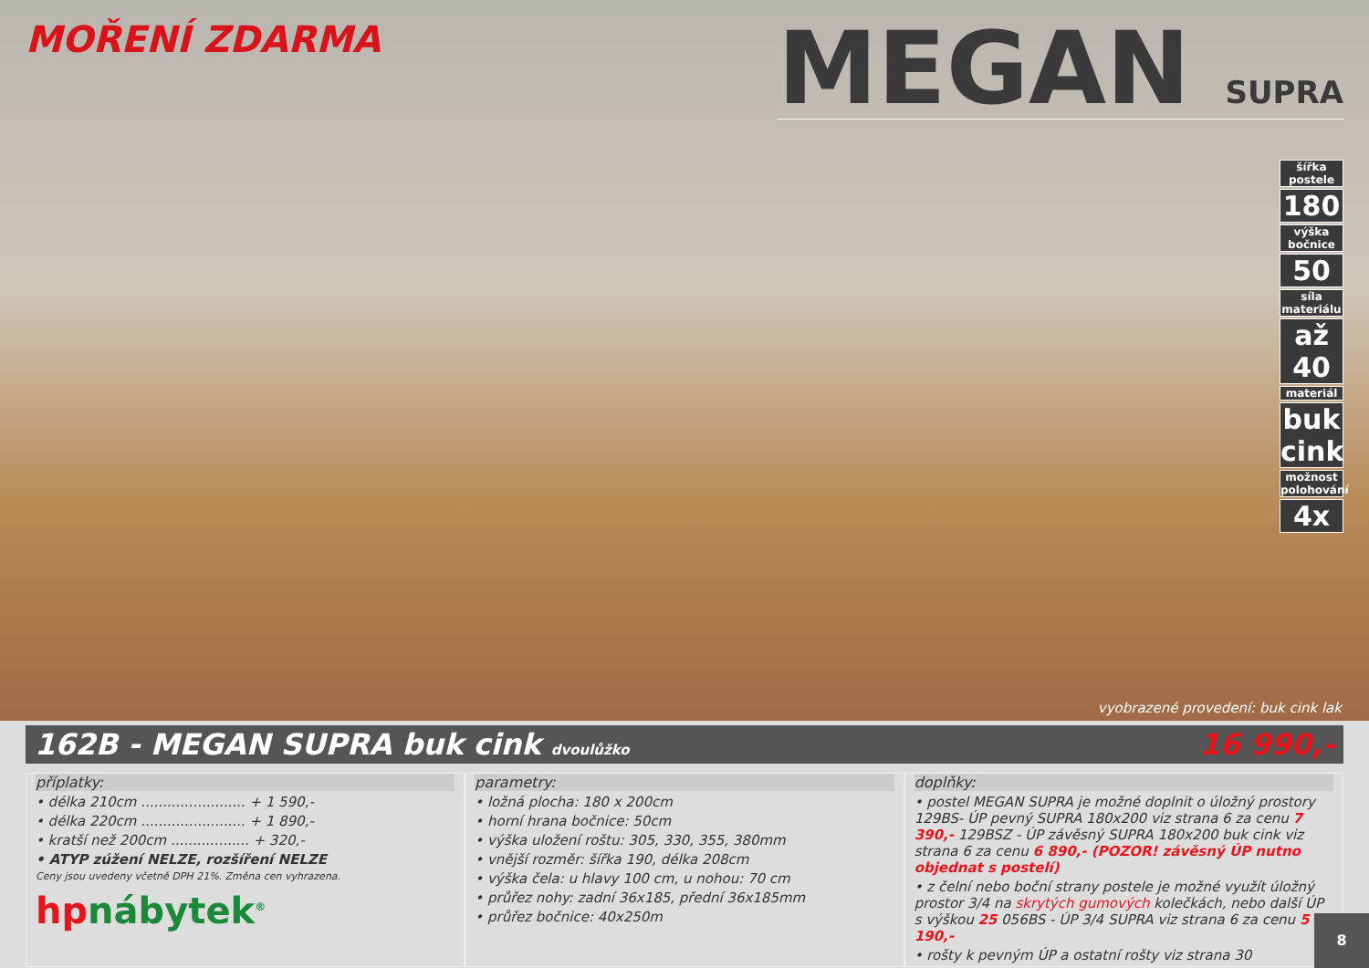MOŘENÍ ZDARMA
MEGAN SUPRA
šířka postele
180
výška bočnice
50
síla materiálu
až 40
materiál
buk cink
možnost polohování
4x
vyobrazené provedení: buk cink lak
162B - MEGAN SUPRA buk cink dvoulůžko
16 990,-
příplatky:
• délka 210cm ........................ + 1 590,-
• délka 220cm ........................ + 1 890,-
• kratší než 200cm .................. + 320,-
• ATYP zúžení NELZE, rozšíření NELZE
Ceny jsou uvedeny včetně DPH 21%. Změna cen vyhrazena.
hpnábytek<sup>®</sup>
parametry:
• ložná plocha: 180 x 200cm
• horní hrana bočnice: 50cm
• výška uložení roštu: 305, 330, 355, 380mm
• vnější rozměr: šířka 190, délka 208cm
• výška čela: u hlavy 100 cm, u nohou: 70 cm
• průřez nohy: zadní 36x185, přední 36x185mm
• průřez bočnice: 40x250m
doplňky:
• postel MEGAN SUPRA je možné doplnit o úložný prostory 129BS- ÚP pevný SUPRA 180x200 viz strana 6 za cenu 7 390,- 129BSZ - ÚP závěsný SUPRA 180x200 buk cink viz strana 6 za cenu 6 890,- (POZOR! závěsný ÚP nutno objednat s postelí)
• z čelní nebo boční strany postele je možné využít úložný prostor 3/4 na skrytých gumových kolečkách, nebo další ÚP s výškou 25 056BS - ÚP 3/4 SUPRA viz strana 6 za cenu 5 190,-
• rošty k pevným ÚP a ostatní rošty viz strana 30
8